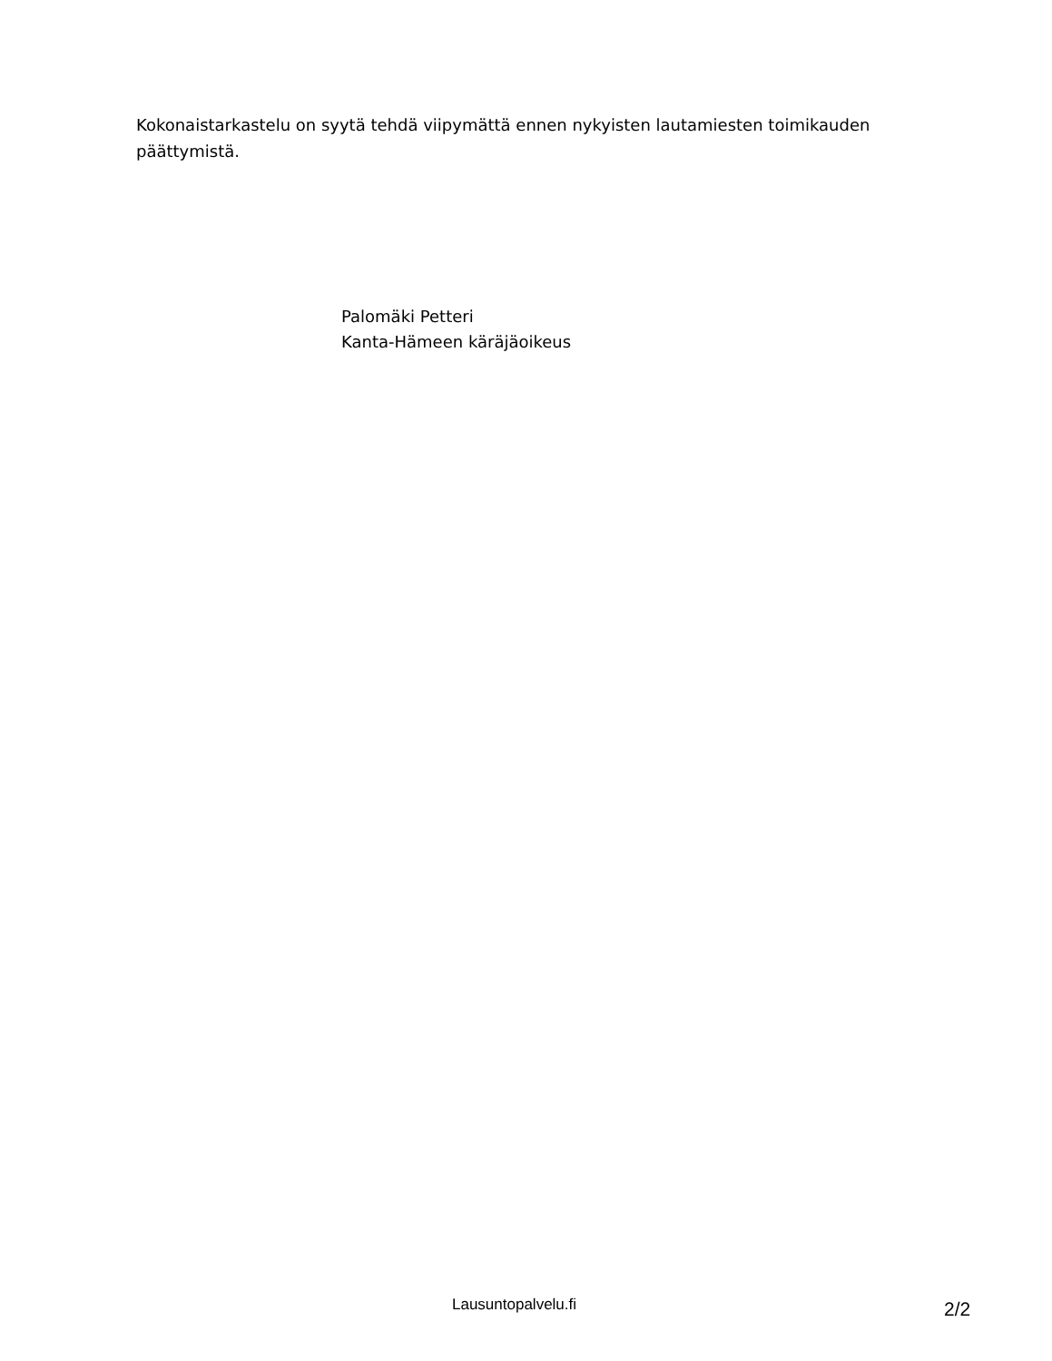Kokonaistarkastelu on syytä tehdä viipymättä ennen nykyisten lautamiesten toimikauden päättymistä.
Palomäki Petteri
Kanta-Hämeen käräjäoikeus
Lausuntopalvelu.fi 2/2